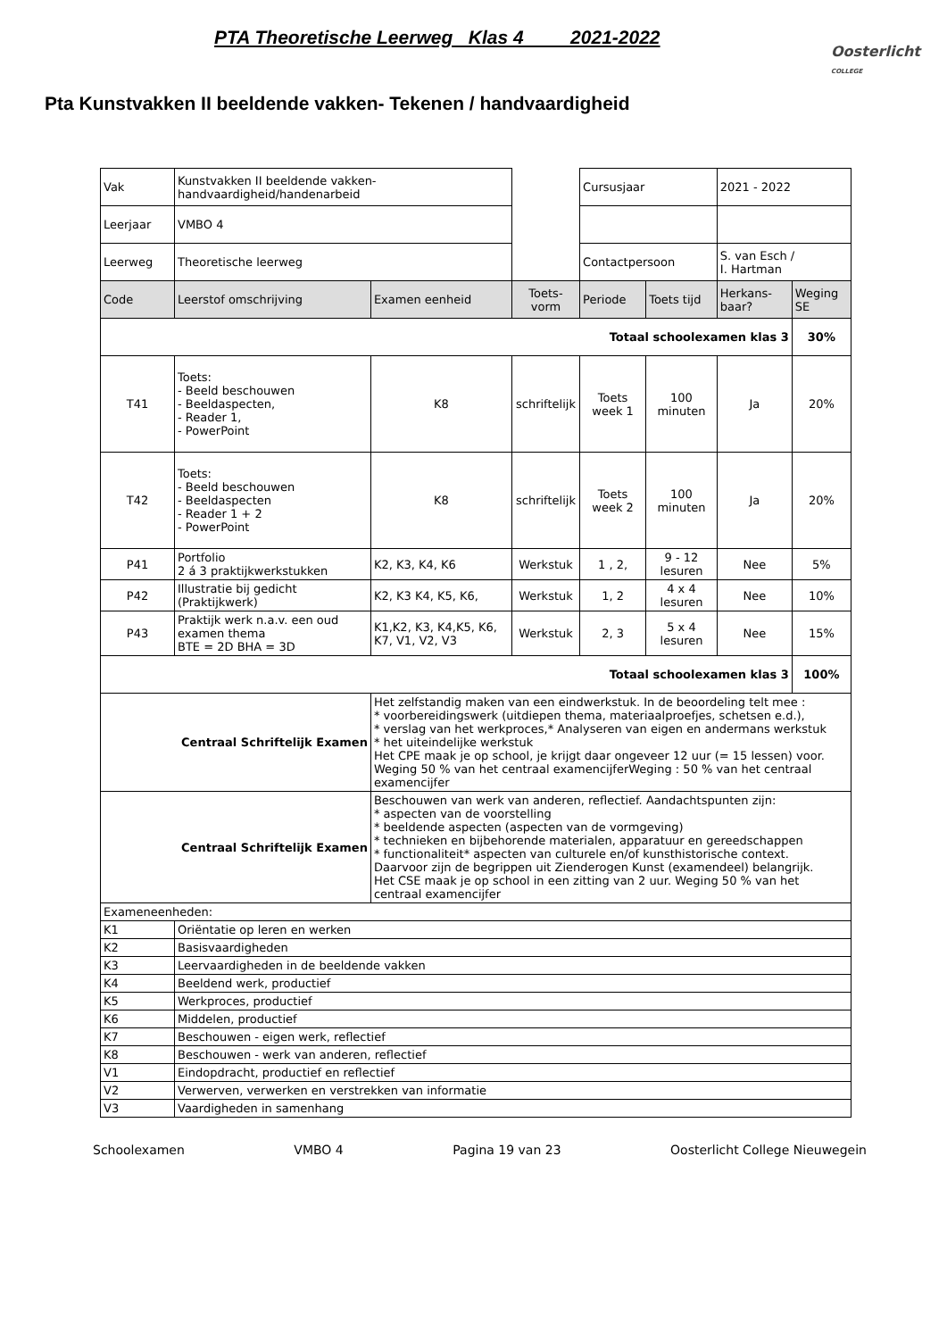PTA Theoretische Leerweg Klas 4 2021-2022
Oosterlicht
COLLEGE
Pta Kunstvakken II beeldende vakken- Tekenen / handvaardigheid
| Vak | Kunstvakken II beeldende vakken-handvaardigheid/handenarbeid | | | Cursusjaar | | 2021 - 2022 | |
| Leerjaar | VMBO 4 | | | | | | |
| Leerweg | Theoretische leerweg | | | Contactpersoon | | S. van Esch / I. Hartman | |
| Code | Leerstof omschrijving | Examen eenheid | Toets-vorm | Periode | Toets tijd | Herkans-baar? | Weging SE |
| Totaal schoolexamen klas 3 | | | | | | | 30% |
| T41 | Toets: - Beeld beschouwen - Beeldaspecten, - Reader 1, - PowerPoint | K8 | schriftelijk | Toets week 1 | 100 minuten | Ja | 20% |
| T42 | Toets: - Beeld beschouwen - Beeldaspecten - Reader 1 + 2 - PowerPoint | K8 | schriftelijk | Toets week 2 | 100 minuten | Ja | 20% |
| P41 | Portfolio 2 á 3 praktijkwerkstukken | K2, K3, K4, K6 | Werkstuk | 1 , 2, | 9 - 12 lesuren | Nee | 5% |
| P42 | Illustratie bij gedicht (Praktijkwerk) | K2, K3 K4, K5, K6, | Werkstuk | 1, 2 | 4 x 4 lesuren | Nee | 10% |
| P43 | Praktijk werk n.a.v. een oud examen thema BTE = 2D BHA = 3D | K1,K2, K3, K4,K5, K6, K7, V1, V2, V3 | Werkstuk | 2, 3 | 5 x 4 lesuren | Nee | 15% |
| Totaal schoolexamen klas 3 | | | | | | | 100% |
| Centraal Schriftelijk Examen | | Het zelfstandig maken van een eindwerkstuk. In de beoordeling telt mee : * voorbereidingswerk (uitdiepen thema, materiaalproefjes, schetsen e.d.), * verslag van het werkproces,* Analyseren van eigen en andermans werkstuk * het uiteindelijke werkstuk Het CPE maak je op school, je krijgt daar ongeveer 12 uur (= 15 lessen) voor. Weging 50 % van het centraal examencijferWeging : 50 % van het centraal examencijfer | | | | | |
| Centraal Schriftelijk Examen | | Beschouwen van werk van anderen, reflectief. Aandachtspunten zijn: * aspecten van de voorstelling * beeldende aspecten (aspecten van de vormgeving) * technieken en bijbehorende materialen, apparatuur en gereedschappen * functionaliteit* aspecten van culturele en/of kunsthistorische context. Daarvoor zijn de begrippen uit Zienderogen Kunst (examendeel) belangrijk. Het CSE maak je op school in een zitting van 2 uur. Weging 50 % van het centraal examencijfer | | | | | |
| Exameneenheden: | | | | | | | |
| K1 | Oriëntatie op leren en werken | | | | | | |
| K2 | Basisvaardigheden | | | | | | |
| K3 | Leervaardigheden in de beeldende vakken | | | | | | |
| K4 | Beeldend werk, productief | | | | | | |
| K5 | Werkproces, productief | | | | | | |
| K6 | Middelen, productief | | | | | | |
| K7 | Beschouwen - eigen werk, reflectief | | | | | | |
| K8 | Beschouwen - werk van anderen, reflectief | | | | | | |
| V1 | Eindopdracht, productief en reflectief | | | | | | |
| V2 | Verwerven, verwerken en verstrekken van informatie | | | | | | |
| V3 | Vaardigheden in samenhang | | | | | | |
Schoolexamen VMBO 4 Pagina 19 van 23 Oosterlicht College Nieuwegein